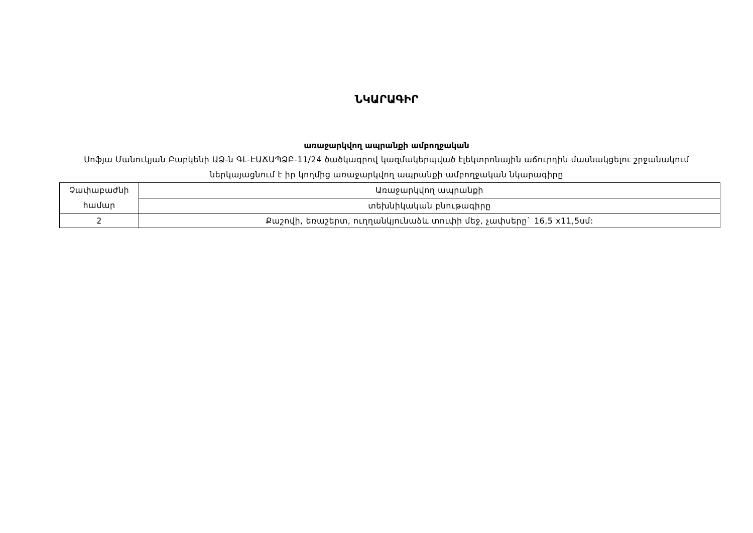ՆԿԱՐԱԳԻՐ
առաջարկվող ապրանքի ամբողջական
Սոֆյա Մանուկյան Բաբկենի ԱՁ-ն ԳԼ-ԷԱՃԱՊՁԲ-11/24 ծածկագրով կազմակերպված էլեկտրոնային աճուրդին մասնակցելու շրջանակում ներկայացնում է իր կողմից առաջարկվող ապրանքի ամբողջական նկարագիրը
| Չափաբաժնի համար | Առաջարկվող ապրանքի |
| | տեխնիկական բնութագիրը |
| 2 | Քաշովի, եռաշերտ, ուղղանկյունաձև տուփի մեջ, չափսերը` 16,5 x11,5սմ: |